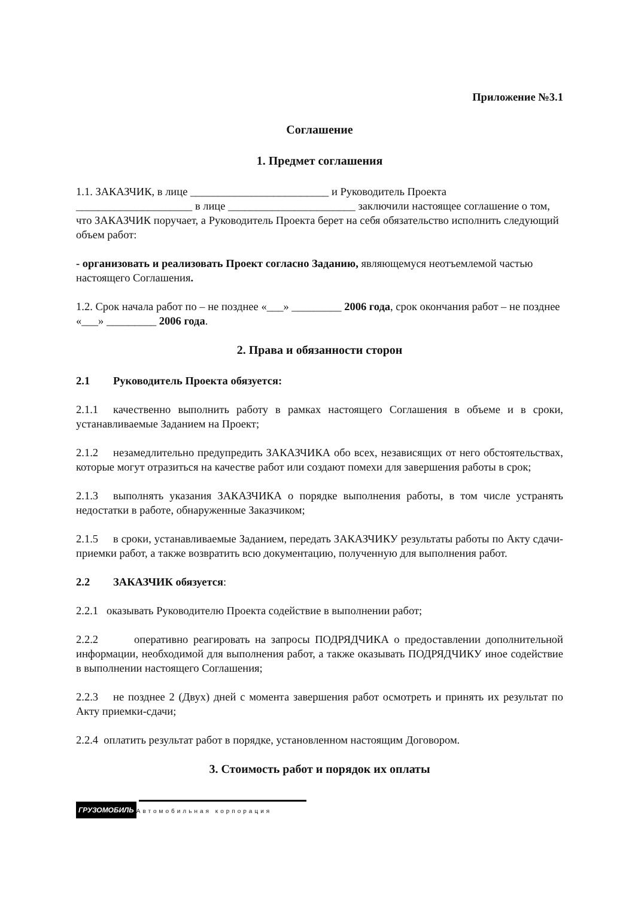Приложение №3.1
Соглашение
1. Предмет соглашения
1.1. ЗАКАЗЧИК, в лице _________________________ и Руководитель Проекта _____________________ в лице _______________________ заключили настоящее соглашение о том, что ЗАКАЗЧИК поручает, а Руководитель Проекта берет на себя обязательство исполнить следующий объем работ:
- организовать и реализовать Проект согласно Заданию, являющемуся неотъемлемой частью настоящего Соглашения.
1.2. Срок начала работ по – не позднее «___» _________ 2006 года, срок окончания работ – не позднее «___» _________ 2006 года.
2. Права и обязанности сторон
2.1 Руководитель Проекта обязуется:
2.1.1 качественно выполнить работу в рамках настоящего Соглашения в объеме и в сроки, устанавливаемые Заданием на Проект;
2.1.2 незамедлительно предупредить ЗАКАЗЧИКА обо всех, независящих от него обстоятельствах, которые могут отразиться на качестве работ или создают помехи для завершения работы в срок;
2.1.3 выполнять указания ЗАКАЗЧИКА о порядке выполнения работы, в том числе устранять недостатки в работе, обнаруженные Заказчиком;
2.1.5 в сроки, устанавливаемые Заданием, передать ЗАКАЗЧИКУ результаты работы по Акту сдачи-приемки работ, а также возвратить всю документацию, полученную для выполнения работ.
2.2 ЗАКАЗЧИК обязуется:
2.2.1 оказывать Руководителю Проекта содействие в выполнении работ;
2.2.2 оперативно реагировать на запросы ПОДРЯДЧИКА о предоставлении дополнительной информации, необходимой для выполнения работ, а также оказывать ПОДРЯДЧИКУ иное содействие в выполнении настоящего Соглашения;
2.2.3 не позднее 2 (Двух) дней с момента завершения работ осмотреть и принять их результат по Акту приемки-сдачи;
2.2.4 оплатить результат работ в порядке, установленном настоящим Договором.
3. Стоимость работ и порядок их оплаты
ГРУЗОМОБИЛЬ
Автомобильная корпорация